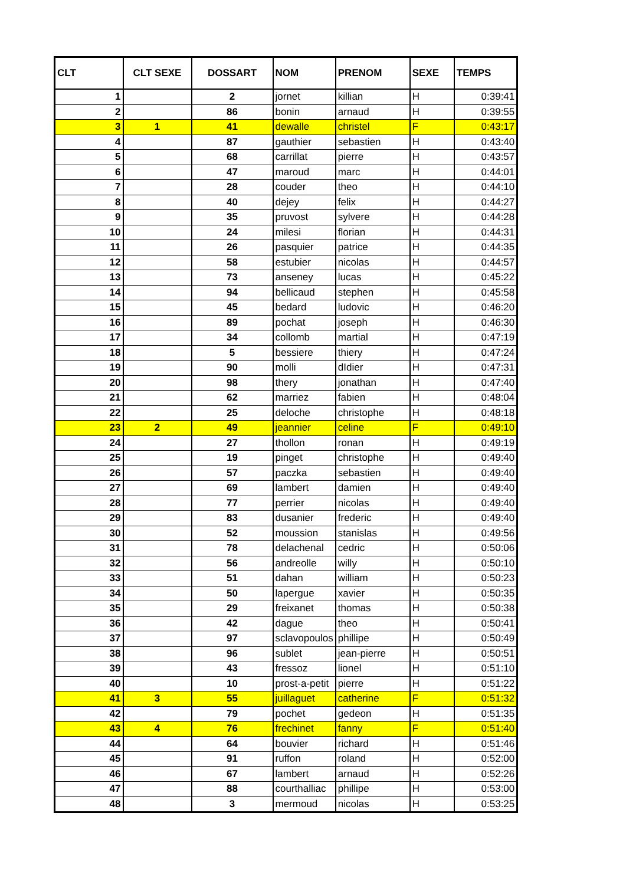| CLT | CLT SEXE | DOSSART | NOM | PRENOM | SEXE | TEMPS |
| --- | --- | --- | --- | --- | --- | --- |
| 1 | | 2 | jornet | killian | H | 0:39:41 |
| 2 | | 86 | bonin | arnaud | H | 0:39:55 |
| 3 | 1 | 41 | dewalle | christel | F | 0:43:17 |
| 4 | | 87 | gauthier | sebastien | H | 0:43:40 |
| 5 | | 68 | carrillat | pierre | H | 0:43:57 |
| 6 | | 47 | maroud | marc | H | 0:44:01 |
| 7 | | 28 | couder | theo | H | 0:44:10 |
| 8 | | 40 | dejey | felix | H | 0:44:27 |
| 9 | | 35 | pruvost | sylvere | H | 0:44:28 |
| 10 | | 24 | milesi | florian | H | 0:44:31 |
| 11 | | 26 | pasquier | patrice | H | 0:44:35 |
| 12 | | 58 | estubier | nicolas | H | 0:44:57 |
| 13 | | 73 | anseney | lucas | H | 0:45:22 |
| 14 | | 94 | bellicaud | stephen | H | 0:45:58 |
| 15 | | 45 | bedard | ludovic | H | 0:46:20 |
| 16 | | 89 | pochat | joseph | H | 0:46:30 |
| 17 | | 34 | collomb | martial | H | 0:47:19 |
| 18 | | 5 | bessiere | thiery | H | 0:47:24 |
| 19 | | 90 | molli | dIdier | H | 0:47:31 |
| 20 | | 98 | thery | jonathan | H | 0:47:40 |
| 21 | | 62 | marriez | fabien | H | 0:48:04 |
| 22 | | 25 | deloche | christophe | H | 0:48:18 |
| 23 | 2 | 49 | jeannier | celine | F | 0:49:10 |
| 24 | | 27 | thollon | ronan | H | 0:49:19 |
| 25 | | 19 | pinget | christophe | H | 0:49:40 |
| 26 | | 57 | paczka | sebastien | H | 0:49:40 |
| 27 | | 69 | lambert | damien | H | 0:49:40 |
| 28 | | 77 | perrier | nicolas | H | 0:49:40 |
| 29 | | 83 | dusanier | frederic | H | 0:49:40 |
| 30 | | 52 | moussion | stanislas | H | 0:49:56 |
| 31 | | 78 | delachenal | cedric | H | 0:50:06 |
| 32 | | 56 | andreolle | willy | H | 0:50:10 |
| 33 | | 51 | dahan | william | H | 0:50:23 |
| 34 | | 50 | lapergue | xavier | H | 0:50:35 |
| 35 | | 29 | freixanet | thomas | H | 0:50:38 |
| 36 | | 42 | dague | theo | H | 0:50:41 |
| 37 | | 97 | sclavopoulos | phillipe | H | 0:50:49 |
| 38 | | 96 | sublet | jean-pierre | H | 0:50:51 |
| 39 | | 43 | fressoz | lionel | H | 0:51:10 |
| 40 | | 10 | prost-a-petit | pierre | H | 0:51:22 |
| 41 | 3 | 55 | juillaguet | catherine | F | 0:51:32 |
| 42 | | 79 | pochet | gedeon | H | 0:51:35 |
| 43 | 4 | 76 | frechinet | fanny | F | 0:51:40 |
| 44 | | 64 | bouvier | richard | H | 0:51:46 |
| 45 | | 91 | ruffon | roland | H | 0:52:00 |
| 46 | | 67 | lambert | arnaud | H | 0:52:26 |
| 47 | | 88 | courthalliac | phillipe | H | 0:53:00 |
| 48 | | 3 | mermoud | nicolas | H | 0:53:25 |